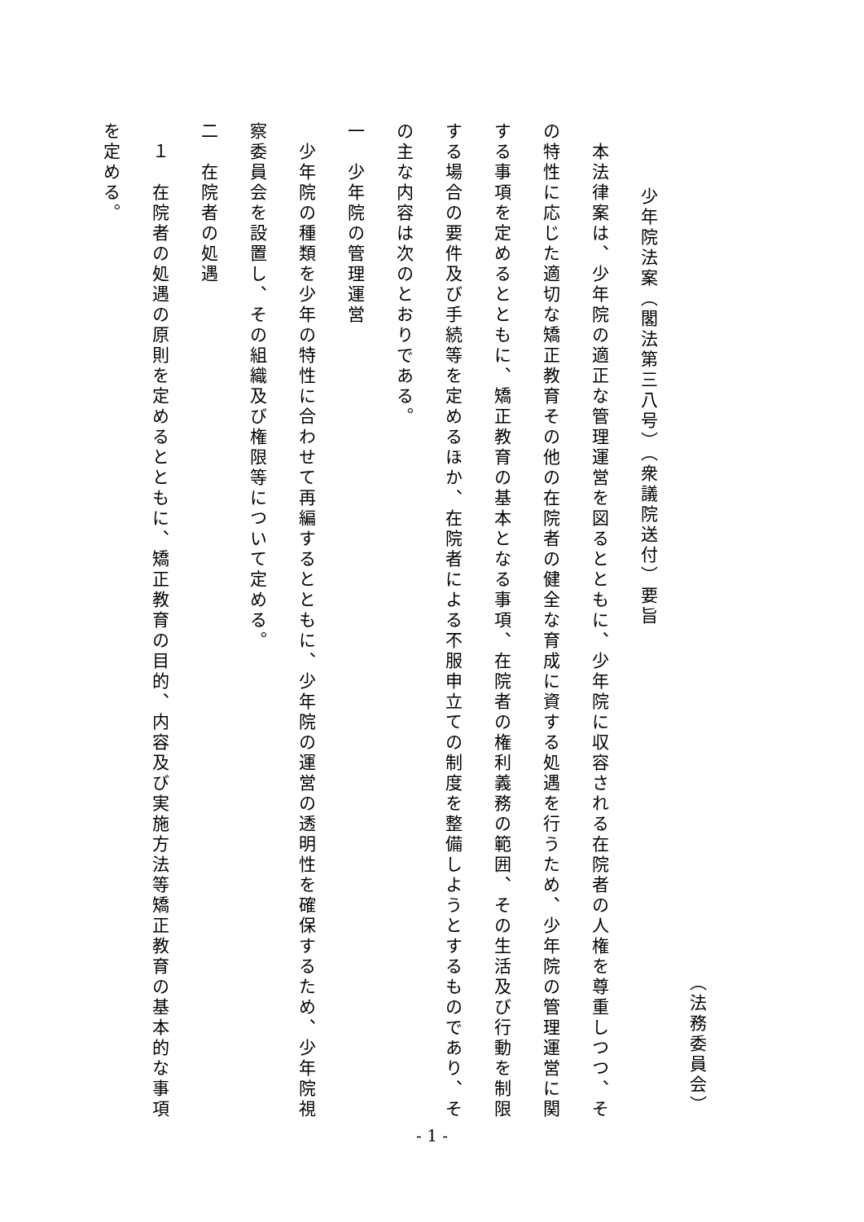（法務委員会）
少年院法案（閣法第三八号）（衆議院送付）要旨
　本法律案は、少年院の適正な管理運営を図るとともに、少年院に収容される在院者の人権を尊重しつつ、その特性に応じた適切な矯正教育その他の在院者の健全な育成に資する処遇を行うため、少年院の管理運営に関する事項を定めるとともに、矯正教育の基本となる事項、在院者の権利義務の範囲、その生活及び行動を制限する場合の要件及び手続等を定めるほか、在院者による不服申立ての制度を整備しようとするものであり、その主な内容は次のとおりである。
一　少年院の管理運営
　少年院の種類を少年の特性に合わせて再編するとともに、少年院の運営の透明性を確保するため、少年院視察委員会を設置し、その組織及び権限等について定める。
二　在院者の処遇
　１　在院者の処遇の原則を定めるとともに、矯正教育の目的、内容及び実施方法等矯正教育の基本的な事項を定める。
- 1 -